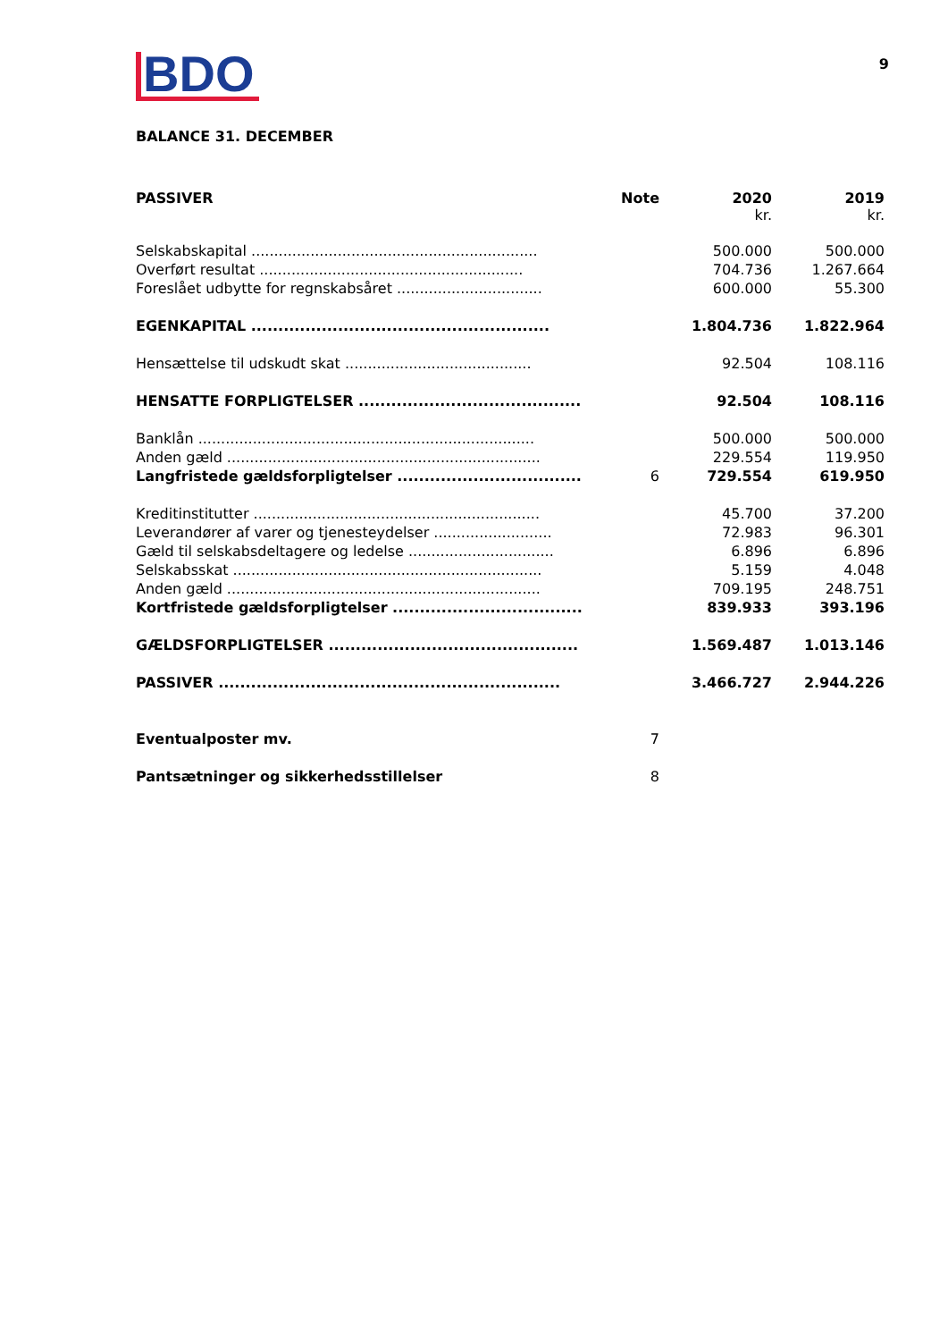9
BDO
BALANCE 31. DECEMBER
| PASSIVER | Note | 2020 kr. | 2019 kr. |
| --- | --- | --- | --- |
| Selskabskapital ............................................................... | | 500.000 | 500.000 |
| Overført resultat .......................................................... | | 704.736 | 1.267.664 |
| Foreslået udbytte for regnskabsåret ................................ | | 600.000 | 55.300 |
| EGENKAPITAL ....................................................... | | 1.804.736 | 1.822.964 |
| Hensættelse til udskudt skat ......................................... | | 92.504 | 108.116 |
| HENSATTE FORPLIGTELSER ......................................... | | 92.504 | 108.116 |
| Banklån .......................................................................... | | 500.000 | 500.000 |
| Anden gæld ..................................................................... | | 229.554 | 119.950 |
| Langfristede gældsforpligtelser .................................. | 6 | 729.554 | 619.950 |
| Kreditinstitutter ............................................................... | | 45.700 | 37.200 |
| Leverandører af varer og tjenesteydelser .......................... | | 72.983 | 96.301 |
| Gæld til selskabsdeltagere og ledelse ................................ | | 6.896 | 6.896 |
| Selskabsskat .................................................................... | | 5.159 | 4.048 |
| Anden gæld ..................................................................... | | 709.195 | 248.751 |
| Kortfristede gældsforpligtelser ................................... | | 839.933 | 393.196 |
| GÆLDSFORPLIGTELSER .............................................. | | 1.569.487 | 1.013.146 |
| PASSIVER ............................................................... | | 3.466.727 | 2.944.226 |
| Eventualposter mv. | 7 | | |
| Pantsætninger og sikkerhedsstillelser | 8 | | |